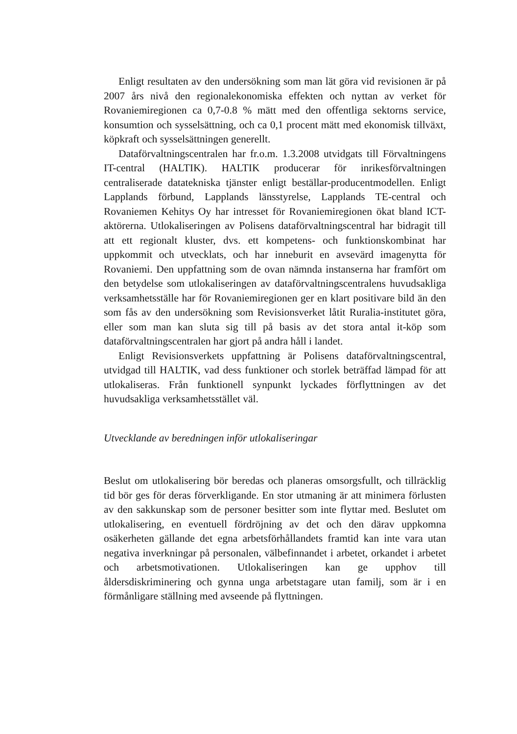Enligt resultaten av den undersökning som man lät göra vid revisionen är på 2007 års nivå den regionalekonomiska effekten och nyttan av verket för Rovaniemiregionen ca 0,7-0.8 % mätt med den offentliga sektorns service, konsumtion och sysselsättning, och ca 0,1 procent mätt med ekonomisk tillväxt, köpkraft och sysselsättningen generellt.
Dataförvaltningscentralen har fr.o.m. 1.3.2008 utvidgats till Förvaltningens IT-central (HALTIK). HALTIK producerar för inrikesförvaltningen centraliserade datatekniska tjänster enligt beställar-producentmodellen. Enligt Lapplands förbund, Lapplands länsstyrelse, Lapplands TE-central och Rovaniemen Kehitys Oy har intresset för Rovaniemiregionen ökat bland ICT-aktörerna. Utlokaliseringen av Polisens dataförvaltningscentral har bidragit till att ett regionalt kluster, dvs. ett kompetens- och funktionskombinat har uppkommit och utvecklats, och har inneburit en avsevärd imagenytta för Rovaniemi. Den uppfattning som de ovan nämnda instanserna har framfört om den betydelse som utlokaliseringen av dataförvaltningscentralens huvudsakliga verksamhetsställe har för Rovaniemiregionen ger en klart positivare bild än den som fås av den undersökning som Revisionsverket låtit Ruralia-institutet göra, eller som man kan sluta sig till på basis av det stora antal it-köp som dataförvaltningscentralen har gjort på andra håll i landet.
Enligt Revisionsverkets uppfattning är Polisens dataförvaltningscentral, utvidgad till HALTIK, vad dess funktioner och storlek beträffad lämpad för att utlokaliseras. Från funktionell synpunkt lyckades förflyttningen av det huvudsakliga verksamhetsstället väl.
Utvecklande av beredningen inför utlokaliseringar
Beslut om utlokalisering bör beredas och planeras omsorgsfullt, och tillräcklig tid bör ges för deras förverkligande. En stor utmaning är att minimera förlusten av den sakkunskap som de personer besitter som inte flyttar med. Beslutet om utlokalisering, en eventuell fördröjning av det och den därav uppkomna osäkerheten gällande det egna arbetsförhållandets framtid kan inte vara utan negativa inverkningar på personalen, välbefinnandet i arbetet, orkandet i arbetet och arbetsmotivationen. Utlokaliseringen kan ge upphov till åldersdiskriminering och gynna unga arbetstagare utan familj, som är i en förmånligare ställning med avseende på flyttningen.